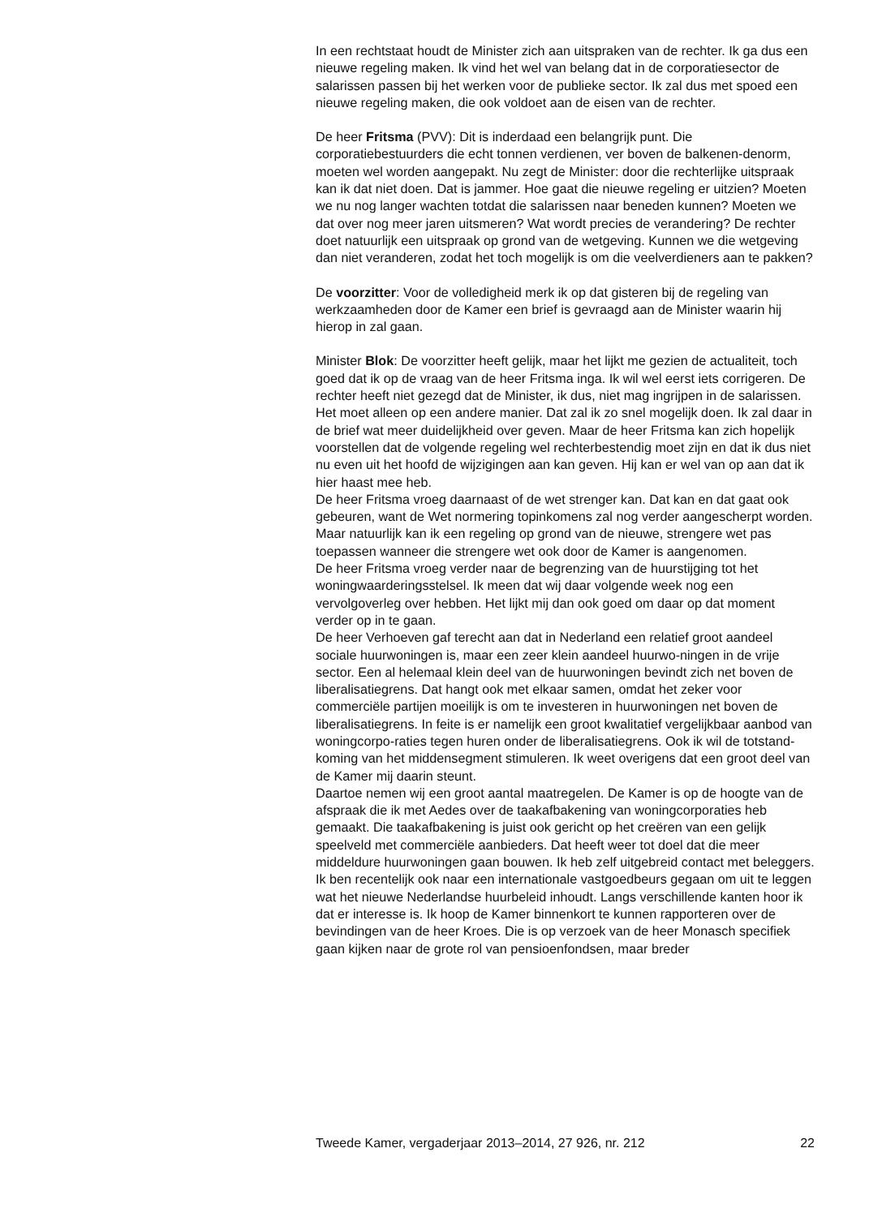In een rechtstaat houdt de Minister zich aan uitspraken van de rechter. Ik ga dus een nieuwe regeling maken. Ik vind het wel van belang dat in de corporatiesector de salarissen passen bij het werken voor de publieke sector. Ik zal dus met spoed een nieuwe regeling maken, die ook voldoet aan de eisen van de rechter.
De heer Fritsma (PVV): Dit is inderdaad een belangrijk punt. Die corporatiebestuurders die echt tonnen verdienen, ver boven de balkenen-denorm, moeten wel worden aangepakt. Nu zegt de Minister: door die rechterlijke uitspraak kan ik dat niet doen. Dat is jammer. Hoe gaat die nieuwe regeling er uitzien? Moeten we nu nog langer wachten totdat die salarissen naar beneden kunnen? Moeten we dat over nog meer jaren uitsmeren? Wat wordt precies de verandering? De rechter doet natuurlijk een uitspraak op grond van de wetgeving. Kunnen we die wetgeving dan niet veranderen, zodat het toch mogelijk is om die veelverdieners aan te pakken?
De voorzitter: Voor de volledigheid merk ik op dat gisteren bij de regeling van werkzaamheden door de Kamer een brief is gevraagd aan de Minister waarin hij hierop in zal gaan.
Minister Blok: De voorzitter heeft gelijk, maar het lijkt me gezien de actualiteit, toch goed dat ik op de vraag van de heer Fritsma inga. Ik wil wel eerst iets corrigeren. De rechter heeft niet gezegd dat de Minister, ik dus, niet mag ingrijpen in de salarissen. Het moet alleen op een andere manier. Dat zal ik zo snel mogelijk doen. Ik zal daar in de brief wat meer duidelijkheid over geven. Maar de heer Fritsma kan zich hopelijk voorstellen dat de volgende regeling wel rechterbestendig moet zijn en dat ik dus niet nu even uit het hoofd de wijzigingen aan kan geven. Hij kan er wel van op aan dat ik hier haast mee heb.
De heer Fritsma vroeg daarnaast of de wet strenger kan. Dat kan en dat gaat ook gebeuren, want de Wet normering topinkomens zal nog verder aangescherpt worden. Maar natuurlijk kan ik een regeling op grond van de nieuwe, strengere wet pas toepassen wanneer die strengere wet ook door de Kamer is aangenomen.
De heer Fritsma vroeg verder naar de begrenzing van de huurstijging tot het woningwaarderingsstelsel. Ik meen dat wij daar volgende week nog een vervolgoverleg over hebben. Het lijkt mij dan ook goed om daar op dat moment verder op in te gaan.
De heer Verhoeven gaf terecht aan dat in Nederland een relatief groot aandeel sociale huurwoningen is, maar een zeer klein aandeel huurwo-ningen in de vrije sector. Een al helemaal klein deel van de huurwoningen bevindt zich net boven de liberalisatiegrens. Dat hangt ook met elkaar samen, omdat het zeker voor commerciële partijen moeilijk is om te investeren in huurwoningen net boven de liberalisatiegrens. In feite is er namelijk een groot kwalitatief vergelijkbaar aanbod van woningcorpo-raties tegen huren onder de liberalisatiegrens. Ook ik wil de totstand-koming van het middensegment stimuleren. Ik weet overigens dat een groot deel van de Kamer mij daarin steunt.
Daartoe nemen wij een groot aantal maatregelen. De Kamer is op de hoogte van de afspraak die ik met Aedes over de taakafbakening van woningcorporaties heb gemaakt. Die taakafbakening is juist ook gericht op het creëren van een gelijk speelveld met commerciële aanbieders. Dat heeft weer tot doel dat die meer middeldure huurwoningen gaan bouwen. Ik heb zelf uitgebreid contact met beleggers. Ik ben recentelijk ook naar een internationale vastgoedbeurs gegaan om uit te leggen wat het nieuwe Nederlandse huurbeleid inhoudt. Langs verschillende kanten hoor ik dat er interesse is. Ik hoop de Kamer binnenkort te kunnen rapporteren over de bevindingen van de heer Kroes. Die is op verzoek van de heer Monasch specifiek gaan kijken naar de grote rol van pensioenfondsen, maar breder
Tweede Kamer, vergaderjaar 2013–2014, 27 926, nr. 212 22